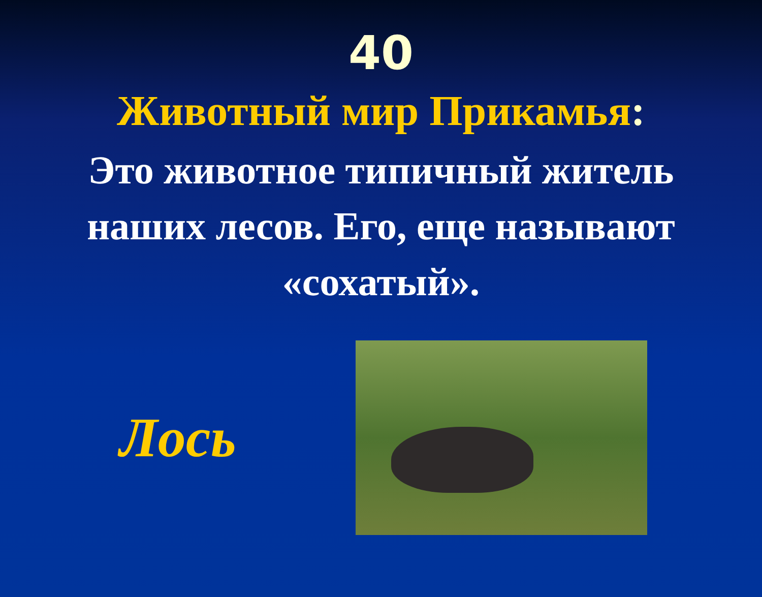40
Животный мир Прикамья:
Это животное типичный житель наших лесов. Его, еще называют «сохатый».
Лось